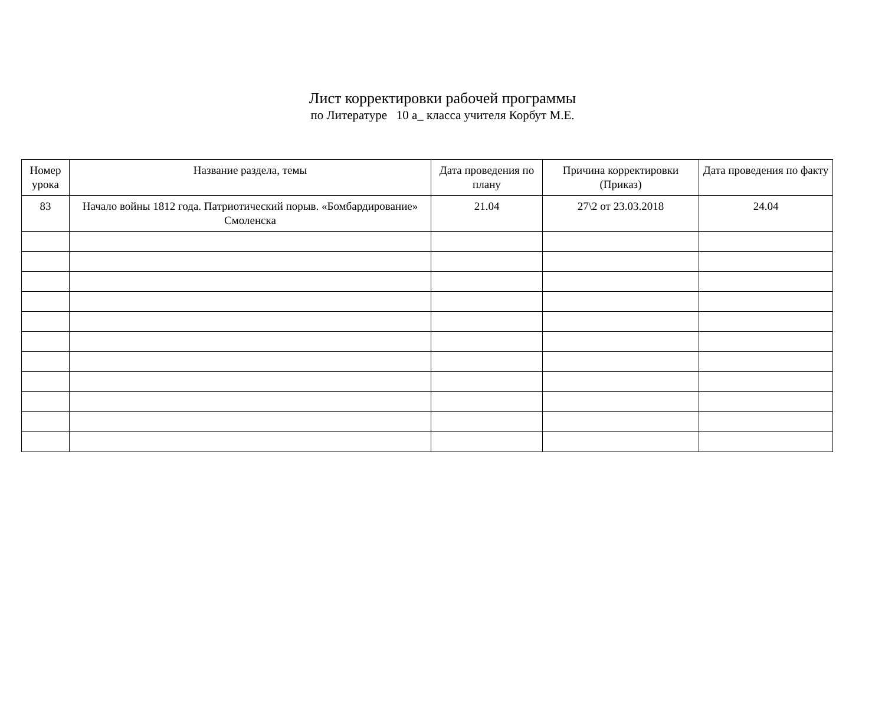Лист корректировки рабочей программы
по Литературе 10 а_ класса учителя Корбут М.Е.
| Номер урока | Название раздела, темы | Дата проведения по плану | Причина корректировки (Приказ) | Дата проведения по факту |
| --- | --- | --- | --- | --- |
| 83 | Начало войны 1812 года. Патриотический порыв. «Бомбардирование» Смоленска | 21.04 | 27\2 от 23.03.2018 | 24.04 |